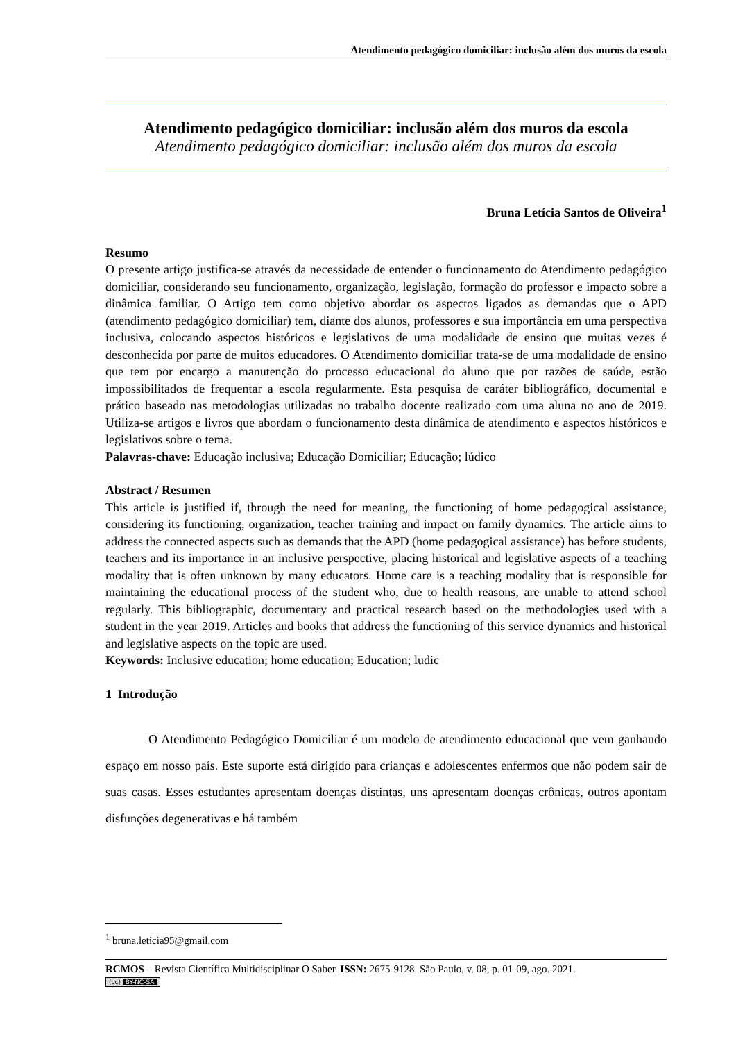Atendimento pedagógico domiciliar: inclusão além dos muros da escola
Atendimento pedagógico domiciliar: inclusão além dos muros da escola
Atendimento pedagógico domiciliar: inclusão além dos muros da escola
Bruna Letícia Santos de Oliveira<sup>1</sup>
Resumo
O presente artigo justifica-se através da necessidade de entender o funcionamento do Atendimento pedagógico domiciliar, considerando seu funcionamento, organização, legislação, formação do professor e impacto sobre a dinâmica familiar. O Artigo tem como objetivo abordar os aspectos ligados as demandas que o APD (atendimento pedagógico domiciliar) tem, diante dos alunos, professores e sua importância em uma perspectiva inclusiva, colocando aspectos históricos e legislativos de uma modalidade de ensino que muitas vezes é desconhecida por parte de muitos educadores. O Atendimento domiciliar trata-se de uma modalidade de ensino que tem por encargo a manutenção do processo educacional do aluno que por razões de saúde, estão impossibilitados de frequentar a escola regularmente. Esta pesquisa de caráter bibliográfico, documental e prático baseado nas metodologias utilizadas no trabalho docente realizado com uma aluna no ano de 2019. Utiliza-se artigos e livros que abordam o funcionamento desta dinâmica de atendimento e aspectos históricos e legislativos sobre o tema.
Palavras-chave: Educação inclusiva; Educação Domiciliar; Educação; lúdico
Abstract / Resumen
This article is justified if, through the need for meaning, the functioning of home pedagogical assistance, considering its functioning, organization, teacher training and impact on family dynamics. The article aims to address the connected aspects such as demands that the APD (home pedagogical assistance) has before students, teachers and its importance in an inclusive perspective, placing historical and legislative aspects of a teaching modality that is often unknown by many educators. Home care is a teaching modality that is responsible for maintaining the educational process of the student who, due to health reasons, are unable to attend school regularly. This bibliographic, documentary and practical research based on the methodologies used with a student in the year 2019. Articles and books that address the functioning of this service dynamics and historical and legislative aspects on the topic are used.
Keywords: Inclusive education; home education; Education; ludic
1 Introdução
O Atendimento Pedagógico Domiciliar é um modelo de atendimento educacional que vem ganhando espaço em nosso país. Este suporte está dirigido para crianças e adolescentes enfermos que não podem sair de suas casas. Esses estudantes apresentam doenças distintas, uns apresentam doenças crônicas, outros apontam disfunções degenerativas e há também
<sup>1</sup> bruna.leticia95@gmail.com
RCMOS – Revista Científica Multidisciplinar O Saber. ISSN: 2675-9128. São Paulo, v. 08, p. 01-09, ago. 2021.
(cc) BY-NC-SA